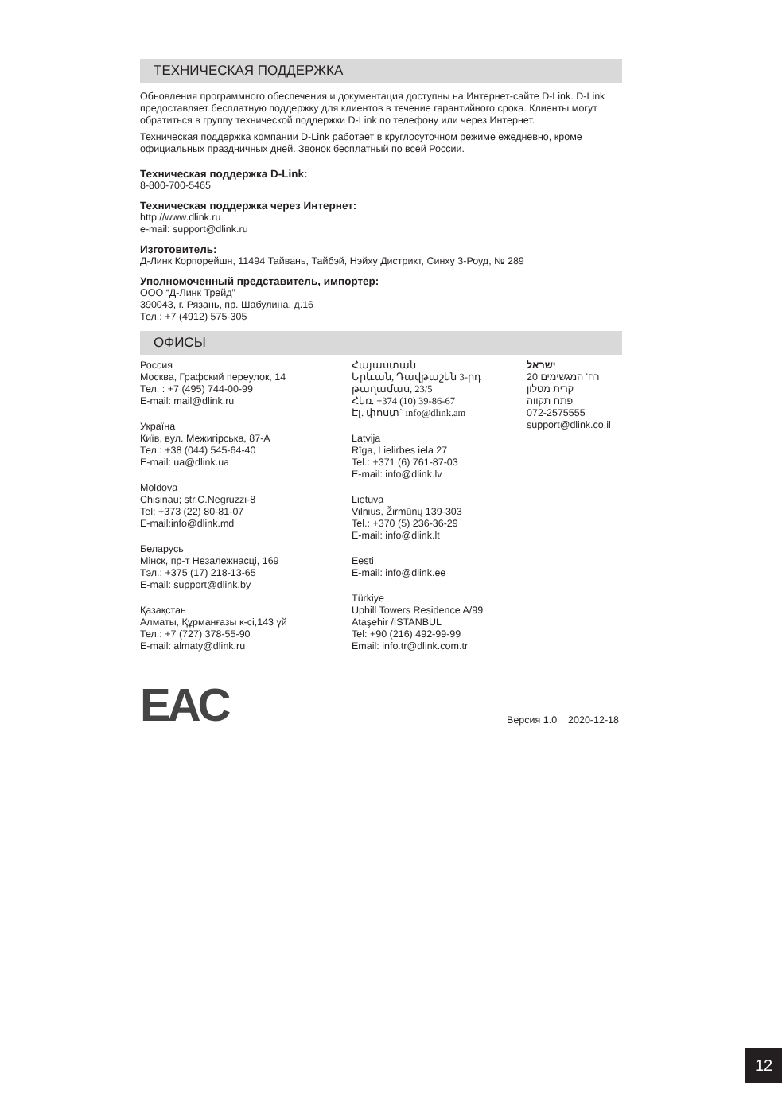ТЕХНИЧЕСКАЯ ПОДДЕРЖКА
Обновления программного обеспечения и документация доступны на Интернет-сайте D-Link. D-Link предоставляет бесплатную поддержку для клиентов в течение гарантийного срока. Клиенты могут обратиться в группу технической поддержки D-Link по телефону или через Интернет.
Техническая поддержка компании D-Link работает в круглосуточном режиме ежедневно, кроме официальных праздничных дней. Звонок бесплатный по всей России.
Техническая поддержка D-Link:
8-800-700-5465
Техническая поддержка через Интернет:
http://www.dlink.ru
e-mail: support@dlink.ru
Изготовитель:
Д-Линк Корпорейшн, 11494 Тайвань, Тайбэй, Нэйху Дистрикт, Синху 3-Роуд, № 289
Уполномоченный представитель, импортер:
ООО “Д-Линк Трейд”
390043, г. Рязань, пр. Шабулина, д.16
Тел.: +7 (4912) 575-305
ОФИСЫ
Россия
Москва, Графский переулок, 14
Тел. : +7 (495) 744-00-99
E-mail: mail@dlink.ru
Україна
Київ, вул. Межигірська, 87-А
Тел.: +38 (044) 545-64-40
E-mail: ua@dlink.ua
Moldova
Chisinau; str.C.Negruzzi-8
Tel: +373 (22) 80-81-07
E-mail:info@dlink.md
Беларусь
Мінск, пр-т Незалежнасці, 169
Тэл.: +375 (17) 218-13-65
E-mail: support@dlink.by
Қазақстан
Алматы, Құрманғазы к-сі,143 үй
Тел.: +7 (727) 378-55-90
E-mail: almaty@dlink.ru
Հայաստան
Երևան, Դավթաշեն 3-րդ թաղամաս, 23/5
Հեռ. +374 (10) 39-86-67
Էլ. փոստ` info@dlink.am
Latvija
Rīga, Lielirbes iela 27
Tel.: +371 (6) 761-87-03
E-mail: info@dlink.lv
Lietuva
Vilnius, Žirmūnų 139-303
Tel.: +370 (5) 236-36-29
E-mail: info@dlink.lt
Eesti
E-mail: info@dlink.ee
Türkiye
Uphill Towers Residence A/99
Ataşehir /ISTANBUL
Tel: +90 (216) 492-99-99
Email: info.tr@dlink.com.tr
ישראל
רח' המגשימים 20
קרית מטלון
פתח תקווה
072-2575555
support@dlink.co.il
EAC
Версия 1.0 2020-12-18
12